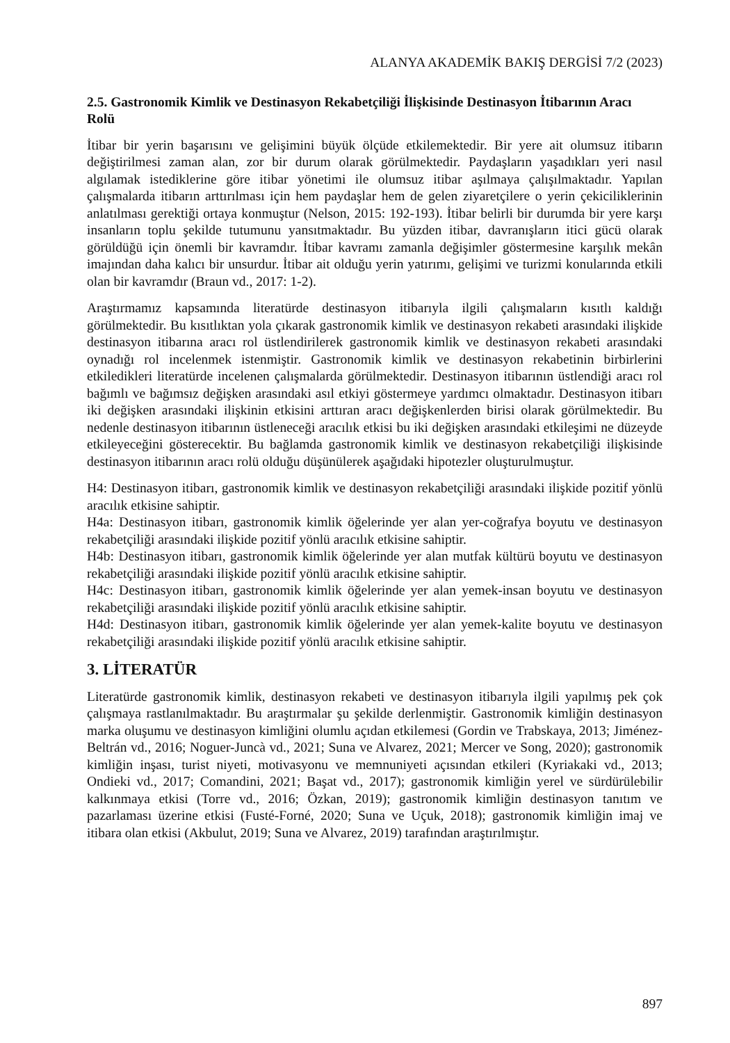ALANYA AKADEMİK BAKIŞ DERGİSİ 7/2 (2023)
2.5. Gastronomik Kimlik ve Destinasyon Rekabetçiliği İlişkisinde Destinasyon İtibarının Aracı Rolü
İtibar bir yerin başarısını ve gelişimini büyük ölçüde etkilemektedir. Bir yere ait olumsuz itibarın değiştirilmesi zaman alan, zor bir durum olarak görülmektedir. Paydaşların yaşadıkları yeri nasıl algılamak istediklerine göre itibar yönetimi ile olumsuz itibar aşılmaya çalışılmaktadır. Yapılan çalışmalarda itibarın arttırılması için hem paydaşlar hem de gelen ziyaretçilere o yerin çekiciliklerinin anlatılması gerektiği ortaya konmuştur (Nelson, 2015: 192-193). İtibar belirli bir durumda bir yere karşı insanların toplu şekilde tutumunu yansıtmaktadır. Bu yüzden itibar, davranışların itici gücü olarak görüldüğü için önemli bir kavramdır. İtibar kavramı zamanla değişimler göstermesine karşılık mekân imajından daha kalıcı bir unsurdur. İtibar ait olduğu yerin yatırımı, gelişimi ve turizmi konularında etkili olan bir kavramdır (Braun vd., 2017: 1-2).
Araştırmamız kapsamında literatürde destinasyon itibarıyla ilgili çalışmaların kısıtlı kaldığı görülmektedir. Bu kısıtlıktan yola çıkarak gastronomik kimlik ve destinasyon rekabeti arasındaki ilişkide destinasyon itibarına aracı rol üstlendirilerek gastronomik kimlik ve destinasyon rekabeti arasındaki oynadığı rol incelenmek istenmiştir. Gastronomik kimlik ve destinasyon rekabetinin birbirlerini etkiledikleri literatürde incelenen çalışmalarda görülmektedir. Destinasyon itibarının üstlendiği aracı rol bağımlı ve bağımsız değişken arasındaki asıl etkiyi göstermeye yardımcı olmaktadır. Destinasyon itibarı iki değişken arasındaki ilişkinin etkisini arttıran aracı değişkenlerden birisi olarak görülmektedir. Bu nedenle destinasyon itibarının üstleneceği aracılık etkisi bu iki değişken arasındaki etkileşimi ne düzeyde etkileyeceğini gösterecektir. Bu bağlamda gastronomik kimlik ve destinasyon rekabetçiliği ilişkisinde destinasyon itibarının aracı rolü olduğu düşünülerek aşağıdaki hipotezler oluşturulmuştur.
H4: Destinasyon itibarı, gastronomik kimlik ve destinasyon rekabetçiliği arasındaki ilişkide pozitif yönlü aracılık etkisine sahiptir.
H4a: Destinasyon itibarı, gastronomik kimlik öğelerinde yer alan yer-coğrafya boyutu ve destinasyon rekabetçiliği arasındaki ilişkide pozitif yönlü aracılık etkisine sahiptir.
H4b: Destinasyon itibarı, gastronomik kimlik öğelerinde yer alan mutfak kültürü boyutu ve destinasyon rekabetçiliği arasındaki ilişkide pozitif yönlü aracılık etkisine sahiptir.
H4c: Destinasyon itibarı, gastronomik kimlik öğelerinde yer alan yemek-insan boyutu ve destinasyon rekabetçiliği arasındaki ilişkide pozitif yönlü aracılık etkisine sahiptir.
H4d: Destinasyon itibarı, gastronomik kimlik öğelerinde yer alan yemek-kalite boyutu ve destinasyon rekabetçiliği arasındaki ilişkide pozitif yönlü aracılık etkisine sahiptir.
3. LİTERATÜR
Literatürde gastronomik kimlik, destinasyon rekabeti ve destinasyon itibarıyla ilgili yapılmış pek çok çalışmaya rastlanılmaktadır. Bu araştırmalar şu şekilde derlenmiştir. Gastronomik kimliğin destinasyon marka oluşumu ve destinasyon kimliğini olumlu açıdan etkilemesi (Gordin ve Trabskaya, 2013; Jiménez-Beltrán vd., 2016; Noguer-Juncà vd., 2021; Suna ve Alvarez, 2021; Mercer ve Song, 2020); gastronomik kimliğin inşası, turist niyeti, motivasyonu ve memnuniyeti açısından etkileri (Kyriakaki vd., 2013; Ondieki vd., 2017; Comandini, 2021; Başat vd., 2017); gastronomik kimliğin yerel ve sürdürülebilir kalkınmaya etkisi (Torre vd., 2016; Özkan, 2019); gastronomik kimliğin destinasyon tanıtım ve pazarlaması üzerine etkisi (Fusté-Forné, 2020; Suna ve Uçuk, 2018); gastronomik kimliğin imaj ve itibara olan etkisi (Akbulut, 2019; Suna ve Alvarez, 2019) tarafından araştırılmıştır.
897